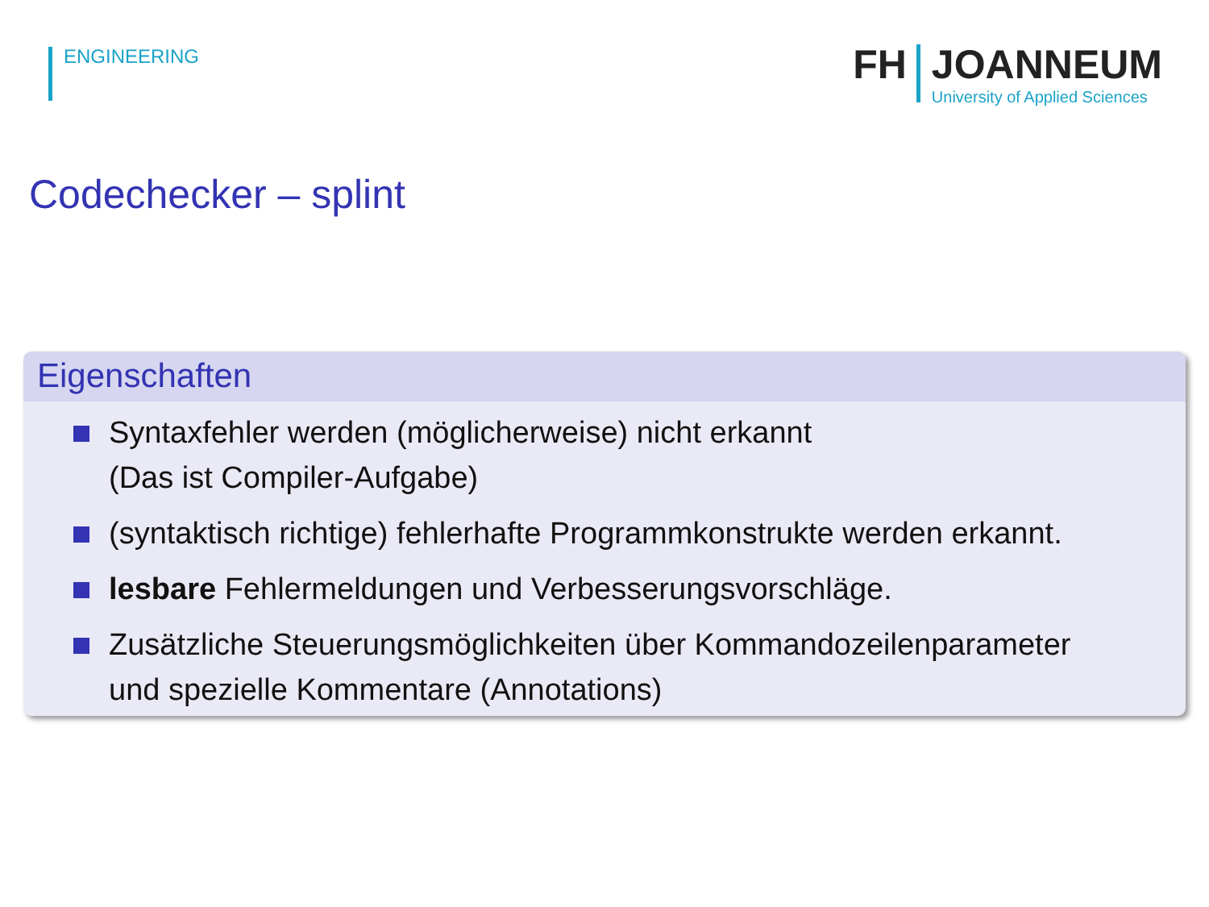ENGINEERING
FH JOANNEUM
University of Applied Sciences
Codechecker – splint
Eigenschaften
Syntaxfehler werden (möglicherweise) nicht erkannt
(Das ist Compiler-Aufgabe)
(syntaktisch richtige) fehlerhafte Programmkonstrukte werden erkannt.
lesbare Fehlermeldungen und Verbesserungsvorschläge.
Zusätzliche Steuerungsmöglichkeiten über Kommandozeilenparameter
und spezielle Kommentare (Annotations)